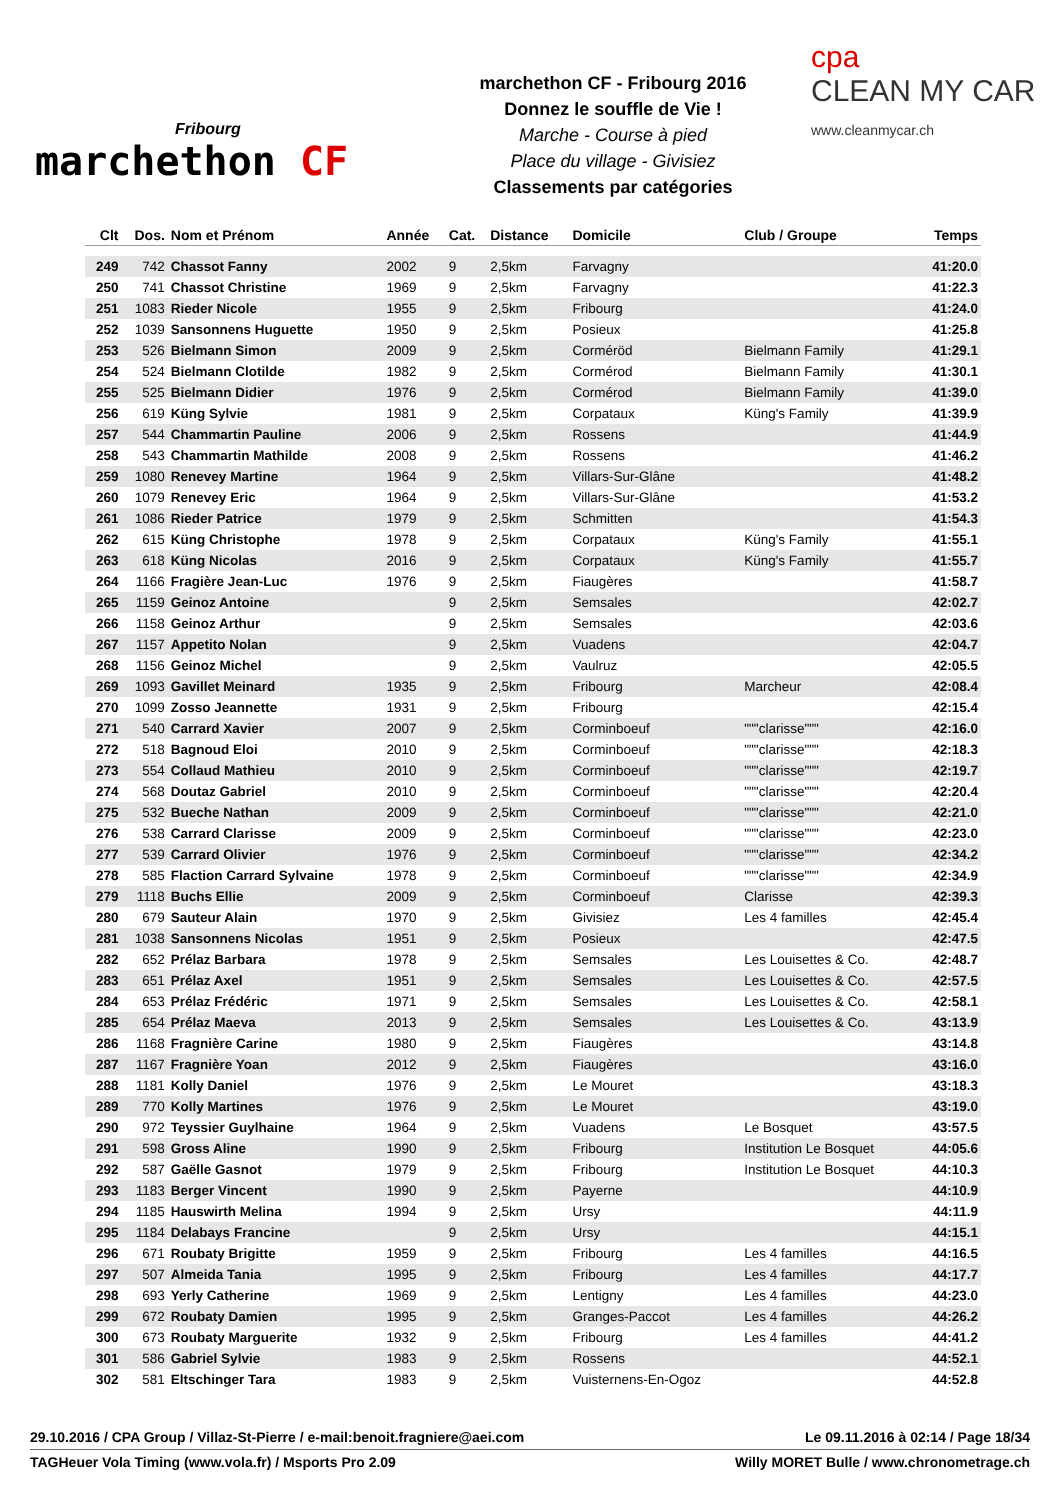Fribourg
marchethon CF
marchethon CF - Fribourg 2016
Donnez le souffle de Vie !
Marche - Course à pied
Place du village - Givisiez
Classements par catégories
cpa
CLEAN MY CAR
www.cleanmycar.ch
| Clt | Dos. | Nom et Prénom | Année | Cat. | Distance | Domicile | Club / Groupe | Temps |
| --- | --- | --- | --- | --- | --- | --- | --- | --- |
| 249 | 742 | Chassot Fanny | 2002 | 9 | 2,5km | Farvagny | | 41:20.0 |
| 250 | 741 | Chassot Christine | 1969 | 9 | 2,5km | Farvagny | | 41:22.3 |
| 251 | 1083 | Rieder Nicole | 1955 | 9 | 2,5km | Fribourg | | 41:24.0 |
| 252 | 1039 | Sansonnens Huguette | 1950 | 9 | 2,5km | Posieux | | 41:25.8 |
| 253 | 526 | Bielmann Simon | 2009 | 9 | 2,5km | Corméröd | Bielmann Family | 41:29.1 |
| 254 | 524 | Bielmann Clotilde | 1982 | 9 | 2,5km | Cormérod | Bielmann Family | 41:30.1 |
| 255 | 525 | Bielmann Didier | 1976 | 9 | 2,5km | Cormérod | Bielmann Family | 41:39.0 |
| 256 | 619 | Küng Sylvie | 1981 | 9 | 2,5km | Corpataux | Küng's Family | 41:39.9 |
| 257 | 544 | Chammartin Pauline | 2006 | 9 | 2,5km | Rossens | | 41:44.9 |
| 258 | 543 | Chammartin Mathilde | 2008 | 9 | 2,5km | Rossens | | 41:46.2 |
| 259 | 1080 | Renevey Martine | 1964 | 9 | 2,5km | Villars-Sur-Glâne | | 41:48.2 |
| 260 | 1079 | Renevey Eric | 1964 | 9 | 2,5km | Villars-Sur-Glâne | | 41:53.2 |
| 261 | 1086 | Rieder Patrice | 1979 | 9 | 2,5km | Schmitten | | 41:54.3 |
| 262 | 615 | Küng Christophe | 1978 | 9 | 2,5km | Corpataux | Küng's Family | 41:55.1 |
| 263 | 618 | Küng Nicolas | 2016 | 9 | 2,5km | Corpataux | Küng's Family | 41:55.7 |
| 264 | 1166 | Fragière Jean-Luc | 1976 | 9 | 2,5km | Fiaugères | | 41:58.7 |
| 265 | 1159 | Geinoz Antoine | | 9 | 2,5km | Semsales | | 42:02.7 |
| 266 | 1158 | Geinoz Arthur | | 9 | 2,5km | Semsales | | 42:03.6 |
| 267 | 1157 | Appetito Nolan | | 9 | 2,5km | Vuadens | | 42:04.7 |
| 268 | 1156 | Geinoz Michel | | 9 | 2,5km | Vaulruz | | 42:05.5 |
| 269 | 1093 | Gavillet Meinard | 1935 | 9 | 2,5km | Fribourg | Marcheur | 42:08.4 |
| 270 | 1099 | Zosso Jeannette | 1931 | 9 | 2,5km | Fribourg | | 42:15.4 |
| 271 | 540 | Carrard Xavier | 2007 | 9 | 2,5km | Corminboeuf | """clarisse""" | 42:16.0 |
| 272 | 518 | Bagnoud Eloi | 2010 | 9 | 2,5km | Corminboeuf | """clarisse""" | 42:18.3 |
| 273 | 554 | Collaud Mathieu | 2010 | 9 | 2,5km | Corminboeuf | """clarisse""" | 42:19.7 |
| 274 | 568 | Doutaz Gabriel | 2010 | 9 | 2,5km | Corminboeuf | """clarisse""" | 42:20.4 |
| 275 | 532 | Bueche Nathan | 2009 | 9 | 2,5km | Corminboeuf | """clarisse""" | 42:21.0 |
| 276 | 538 | Carrard Clarisse | 2009 | 9 | 2,5km | Corminboeuf | """clarisse""" | 42:23.0 |
| 277 | 539 | Carrard Olivier | 1976 | 9 | 2,5km | Corminboeuf | """clarisse""" | 42:34.2 |
| 278 | 585 | Flaction Carrard Sylvaine | 1978 | 9 | 2,5km | Corminboeuf | """clarisse""" | 42:34.9 |
| 279 | 1118 | Buchs Ellie | 2009 | 9 | 2,5km | Corminboeuf | Clarisse | 42:39.3 |
| 280 | 679 | Sauteur Alain | 1970 | 9 | 2,5km | Givisiez | Les 4 familles | 42:45.4 |
| 281 | 1038 | Sansonnens Nicolas | 1951 | 9 | 2,5km | Posieux | | 42:47.5 |
| 282 | 652 | Prélaz Barbara | 1978 | 9 | 2,5km | Semsales | Les Louisettes & Co. | 42:48.7 |
| 283 | 651 | Prélaz Axel | 1951 | 9 | 2,5km | Semsales | Les Louisettes & Co. | 42:57.5 |
| 284 | 653 | Prélaz Frédéric | 1971 | 9 | 2,5km | Semsales | Les Louisettes & Co. | 42:58.1 |
| 285 | 654 | Prélaz Maeva | 2013 | 9 | 2,5km | Semsales | Les Louisettes & Co. | 43:13.9 |
| 286 | 1168 | Fragnière Carine | 1980 | 9 | 2,5km | Fiaugères | | 43:14.8 |
| 287 | 1167 | Fragnière Yoan | 2012 | 9 | 2,5km | Fiaugères | | 43:16.0 |
| 288 | 1181 | Kolly Daniel | 1976 | 9 | 2,5km | Le Mouret | | 43:18.3 |
| 289 | 770 | Kolly Martines | 1976 | 9 | 2,5km | Le Mouret | | 43:19.0 |
| 290 | 972 | Teyssier Guylhaine | 1964 | 9 | 2,5km | Vuadens | Le Bosquet | 43:57.5 |
| 291 | 598 | Gross Aline | 1990 | 9 | 2,5km | Fribourg | Institution Le Bosquet | 44:05.6 |
| 292 | 587 | Gaëlle Gasnot | 1979 | 9 | 2,5km | Fribourg | Institution Le Bosquet | 44:10.3 |
| 293 | 1183 | Berger Vincent | 1990 | 9 | 2,5km | Payerne | | 44:10.9 |
| 294 | 1185 | Hauswirth Melina | 1994 | 9 | 2,5km | Ursy | | 44:11.9 |
| 295 | 1184 | Delabays Francine | | 9 | 2,5km | Ursy | | 44:15.1 |
| 296 | 671 | Roubaty Brigitte | 1959 | 9 | 2,5km | Fribourg | Les 4 familles | 44:16.5 |
| 297 | 507 | Almeida Tania | 1995 | 9 | 2,5km | Fribourg | Les 4 familles | 44:17.7 |
| 298 | 693 | Yerly Catherine | 1969 | 9 | 2,5km | Lentigny | Les 4 familles | 44:23.0 |
| 299 | 672 | Roubaty Damien | 1995 | 9 | 2,5km | Granges-Paccot | Les 4 familles | 44:26.2 |
| 300 | 673 | Roubaty Marguerite | 1932 | 9 | 2,5km | Fribourg | Les 4 familles | 44:41.2 |
| 301 | 586 | Gabriel Sylvie | 1983 | 9 | 2,5km | Rossens | | 44:52.1 |
| 302 | 581 | Eltschinger Tara | 1983 | 9 | 2,5km | Vuisternens-En-Ogoz | | 44:52.8 |
29.10.2016 / CPA Group / Villaz-St-Pierre / e-mail:benoit.fragniere@aei.com Le 09.11.2016 à 02:14 / Page 18/34
TAGHeuer Vola Timing (www.vola.fr) / Msports Pro 2.09 Willy MORET Bulle / www.chronometrage.ch